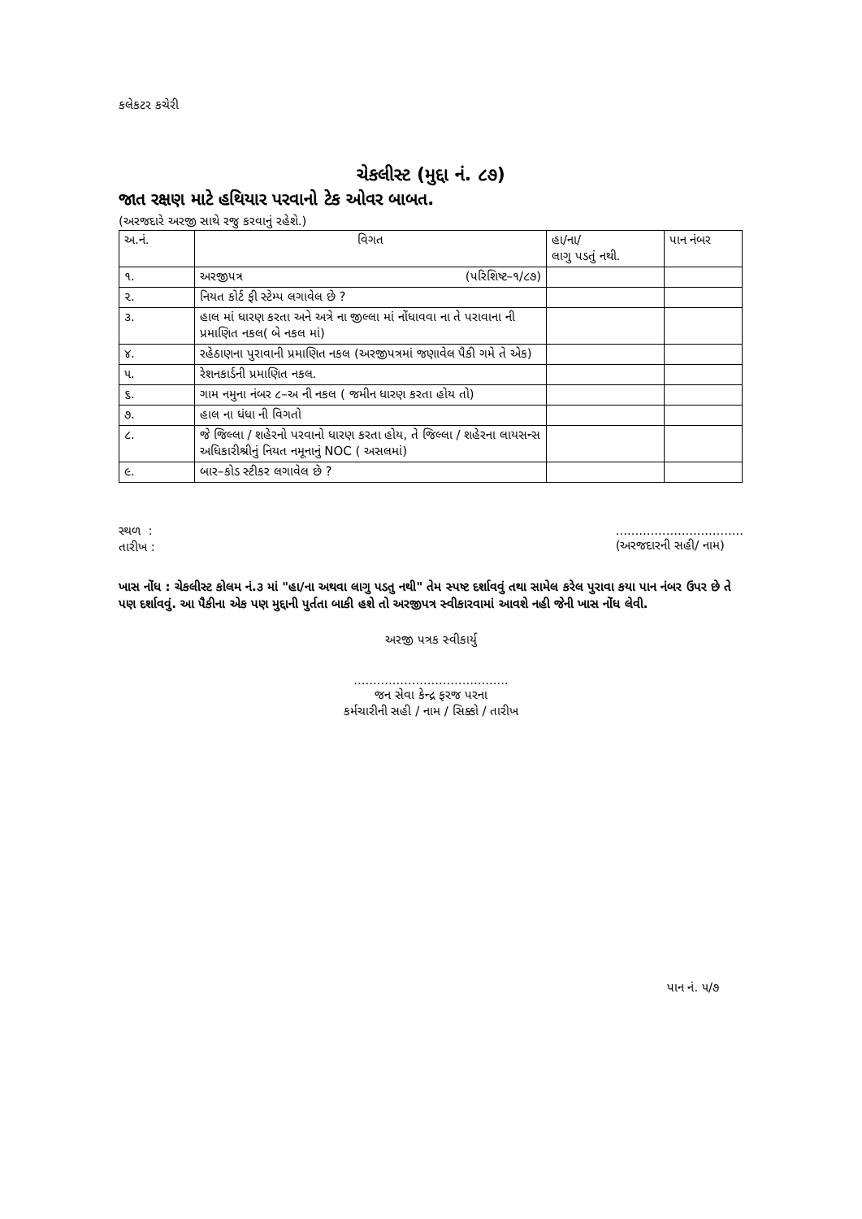કલેકટર કચેરી
ચેકલીસ્ટ (મુદ્દા નં. ૮૭)
જાત રક્ષણ માટે હથિયાર પરવાનો ટેક ઓવર બાબત.
(અરજદારે અરજી સાથે રજુ કરવાનું રહેશે.)
| અ.નં. | વિગત | હા/ના/ લાગુ પડતું નથી. | પાન નંબર |
| --- | --- | --- | --- |
| ૧. | અરજીપત્ર (પરિશિષ્ટ–૧/૮૭) | | |
| ૨. | નિયત કોર્ટ ફી સ્ટેમ્પ લગાવેલ છે ? | | |
| ૩. | હાલ માં ધારણ કરતા અને અત્રે ના જીલ્લા માં નોંધાવવા ના તે પરાવાના ની પ્રમાણિત નકલ( બે નકલ માં) | | |
| ૪. | રહેઠાણના પુરાવાની પ્રમાણિત નકલ (અરજીપત્રમાં જણાવેલ પૈકી ગમે તે એક) | | |
| ૫. | રેશનકાર્ડની પ્રમાણિત નકલ. | | |
| ૬. | ગામ નમુના નંબર ૮–અ ની નકલ ( જમીન ધારણ કરતા હોય તો) | | |
| ૭. | હાલ ના ધંધા ની વિગતો | | |
| ૮. | જે જિલ્લા / શહેરનો પરવાનો ધારણ કરતા હોય, તે જિલ્લા / શહેરના લાયસન્સ અધિકારીશ્રીનું નિયત નમૂનાનું NOC ( અસલમાં) | | |
| ૯. | બાર–કોડ સ્ટીકર લગાવેલ છે ? | | |
સ્થળ :
તારીખ :
.................................
(અરજદારની સહી/ નામ)
ખાસ નોંધ : ચેકલીસ્ટ કોલમ નં.૩ માં "હા/ના અથવા લાગુ પડતુ નથી" તેમ સ્પષ્ટ દર્શાવવું તથા સામેલ કરેલ પુરાવા કયા પાન નંબર ઉપર છે તે પણ દર્શાવવું. આ પૈકીના એક પણ મુદ્દાની પુર્તતા બાકી હશે તો અરજીપત્ર સ્વીકારવામાં આવશે નહી જેની ખાસ નોંધ લેવી.
અરજી પત્રક સ્વીકાર્યુ
........................................
જન સેવા કેન્દ્ર ફરજ પરના
કર્મચારીની સહી / નામ / સિક્કો / તારીખ
પાન નં. ૫/૭